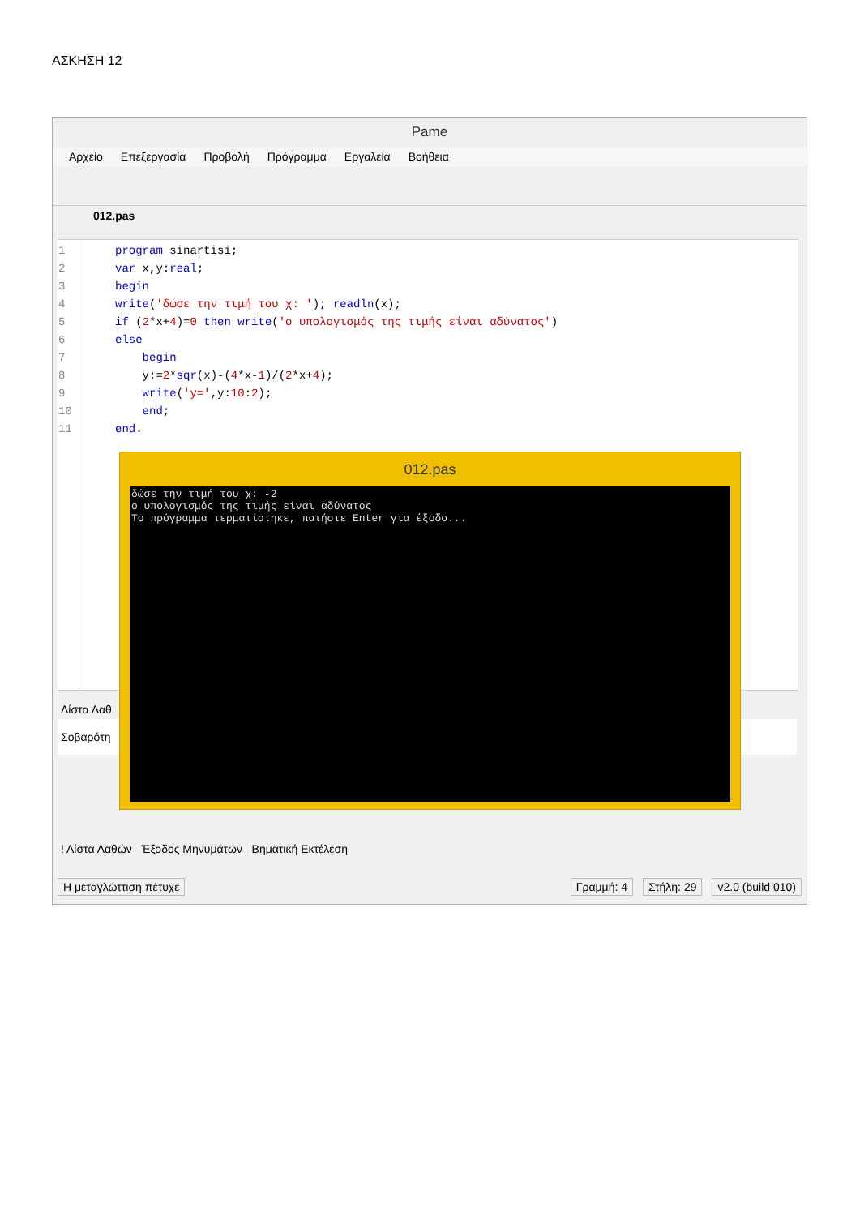ΑΣΚΗΣΗ 12
Pame
Αρχείο Επεξεργασία Προβολή Πρόγραμμα Εργαλεία Βοήθεια
012.pas
1
2
3
4
5
6
7
8
9
10
11
program sinartisi;
var x,y:real;
begin
write('δώσε την τιμή του χ: '); readln(x);
if (2*x+4)=0 then write('ο υπολογισμός της τιμής είναι αδύνατος')
else
    begin
    y:=2*sqr(x)-(4*x-1)/(2*x+4);
    write('y=',y:10:2);
    end;
end.
Λίστα Λαθ
Σοβαρότη
! Λίστα Λαθών Έξοδος Μηνυμάτων Βηματική Εκτέλεση
Η μεταγλώττιση πέτυχε Γραμμή: 4 Στήλη: 29 v2.0 (build 010)
012.pas
δώσε την τιμή του χ: -2 ο υπολογισμός της τιμής είναι αδύνατος Το πρόγραμμα τερματίστηκε, πατήστε Enter για έξοδο...